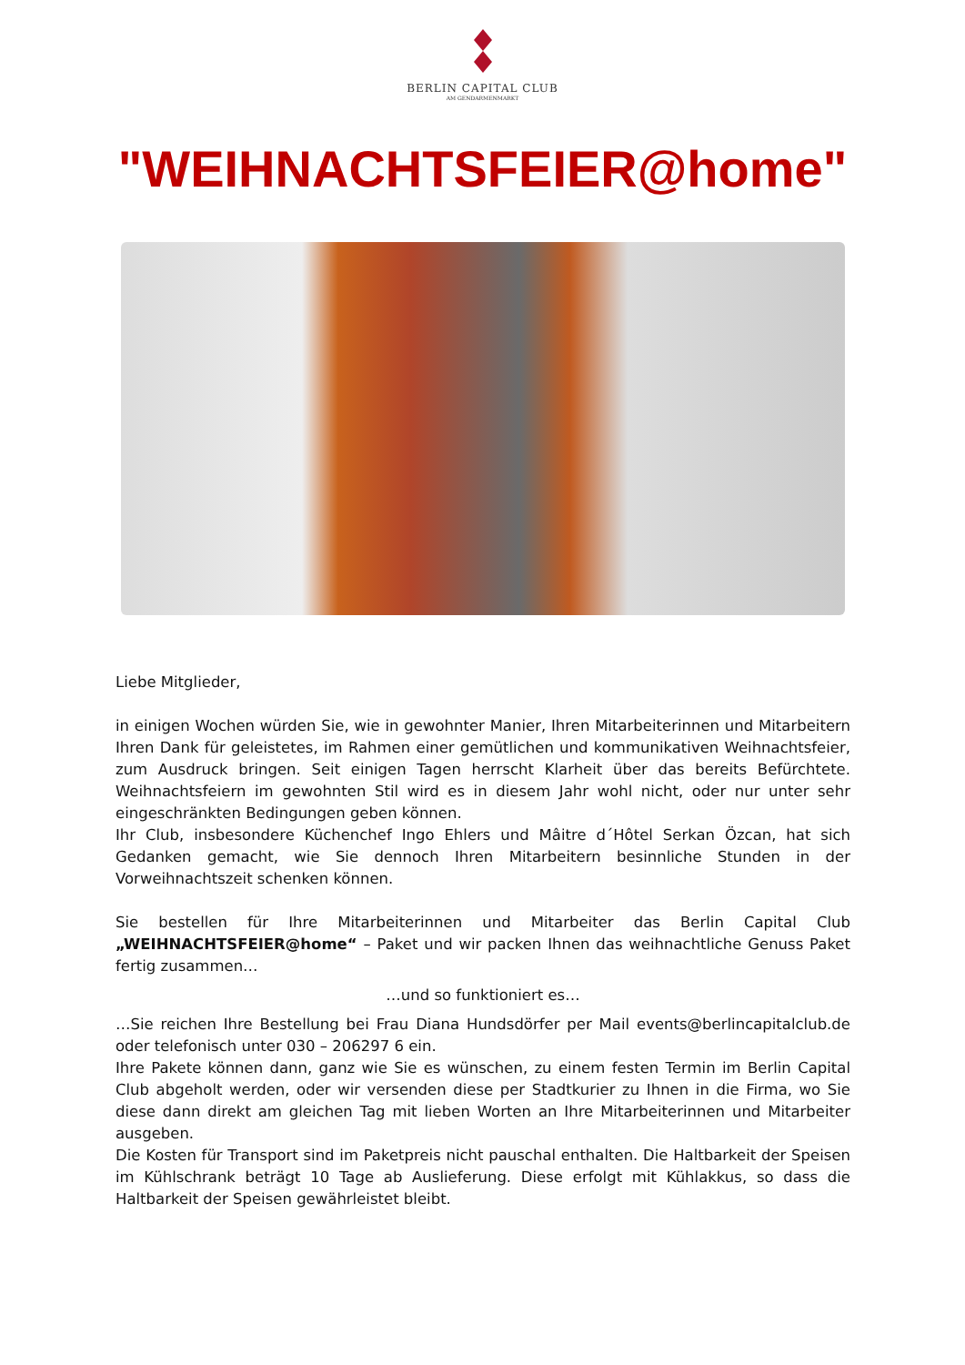BERLIN CAPITAL CLUB
AM GENDARMENMARKT
"WEIHNACHTSFEIER@home"
Liebe Mitglieder,
in einigen Wochen würden Sie, wie in gewohnter Manier, Ihren Mitarbeiterinnen und Mitarbeitern Ihren Dank für geleistetes, im Rahmen einer gemütlichen und kommunikativen Weihnachtsfeier, zum Ausdruck bringen. Seit einigen Tagen herrscht Klarheit über das bereits Befürchtete. Weihnachtsfeiern im gewohnten Stil wird es in diesem Jahr wohl nicht, oder nur unter sehr eingeschränkten Bedingungen geben können.
Ihr Club, insbesondere Küchenchef Ingo Ehlers und Mâitre d´Hôtel Serkan Özcan, hat sich Gedanken gemacht, wie Sie dennoch Ihren Mitarbeitern besinnliche Stunden in der Vorweihnachtszeit schenken können.
Sie bestellen für Ihre Mitarbeiterinnen und Mitarbeiter das Berlin Capital Club „WEIHNACHTSFEIER@home“ – Paket und wir packen Ihnen das weihnachtliche Genuss Paket fertig zusammen…
…und so funktioniert es…
…Sie reichen Ihre Bestellung bei Frau Diana Hundsdörfer per Mail events@berlincapitalclub.de oder telefonisch unter 030 – 206297 6 ein.
Ihre Pakete können dann, ganz wie Sie es wünschen, zu einem festen Termin im Berlin Capital Club abgeholt werden, oder wir versenden diese per Stadtkurier zu Ihnen in die Firma, wo Sie diese dann direkt am gleichen Tag mit lieben Worten an Ihre Mitarbeiterinnen und Mitarbeiter ausgeben.
Die Kosten für Transport sind im Paketpreis nicht pauschal enthalten. Die Haltbarkeit der Speisen im Kühlschrank beträgt 10 Tage ab Auslieferung. Diese erfolgt mit Kühlakkus, so dass die Haltbarkeit der Speisen gewährleistet bleibt.